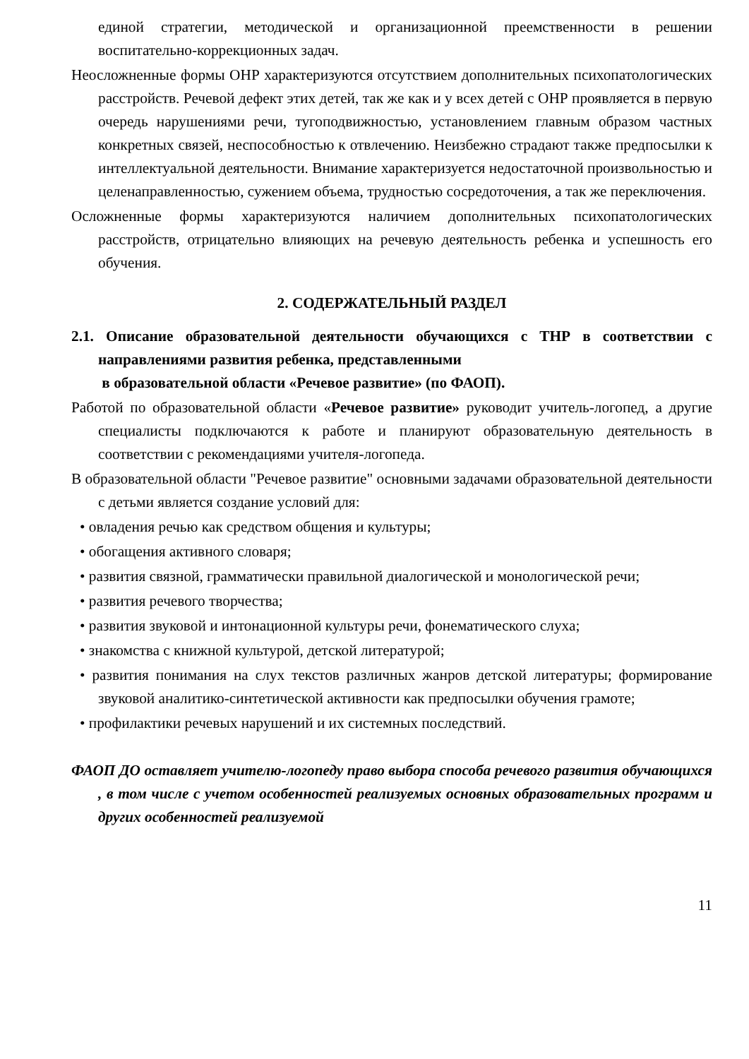единой стратегии, методической и организационной преемственности в решении воспитательно-коррекционных задач.
Неосложненные формы ОНР характеризуются отсутствием дополнительных психопатологических расстройств. Речевой дефект этих детей, так же как и у всех детей с ОНР проявляется в первую очередь нарушениями речи, тугоподвижностью, установлением главным образом частных конкретных связей, неспособностью к отвлечению. Неизбежно страдают также предпосылки к интеллектуальной деятельности. Внимание характеризуется недостаточной произвольностью и целенаправленностью, сужением объема, трудностью сосредоточения, а так же переключения.
Осложненные формы характеризуются наличием дополнительных психопатологических расстройств, отрицательно влияющих на речевую деятельность ребенка и успешность его обучения.
2. СОДЕРЖАТЕЛЬНЫЙ РАЗДЕЛ
2.1. Описание образовательной деятельности обучающихся с ТНР в соответствии с направлениями развития ребенка, представленными
в образовательной области «Речевое развитие» (по ФАОП).
Работой по образовательной области «Речевое развитие» руководит учитель-логопед, а другие специалисты подключаются к работе и планируют образовательную деятельность в соответствии с рекомендациями учителя-логопеда.
В образовательной области "Речевое развитие" основными задачами образовательной деятельности с детьми является создание условий для:
• овладения речью как средством общения и культуры;
• обогащения активного словаря;
• развития связной, грамматически правильной диалогической и монологической речи;
• развития речевого творчества;
• развития звуковой и интонационной культуры речи, фонематического слуха;
• знакомства с книжной культурой, детской литературой;
• развития понимания на слух текстов различных жанров детской литературы; формирование звуковой аналитико-синтетической активности как предпосылки обучения грамоте;
• профилактики речевых нарушений и их системных последствий.
ФАОП ДО оставляет учителю-логопеду право выбора способа речевого развития обучающихся , в том числе с учетом особенностей реализуемых основных образовательных программ и других особенностей реализуемой
11